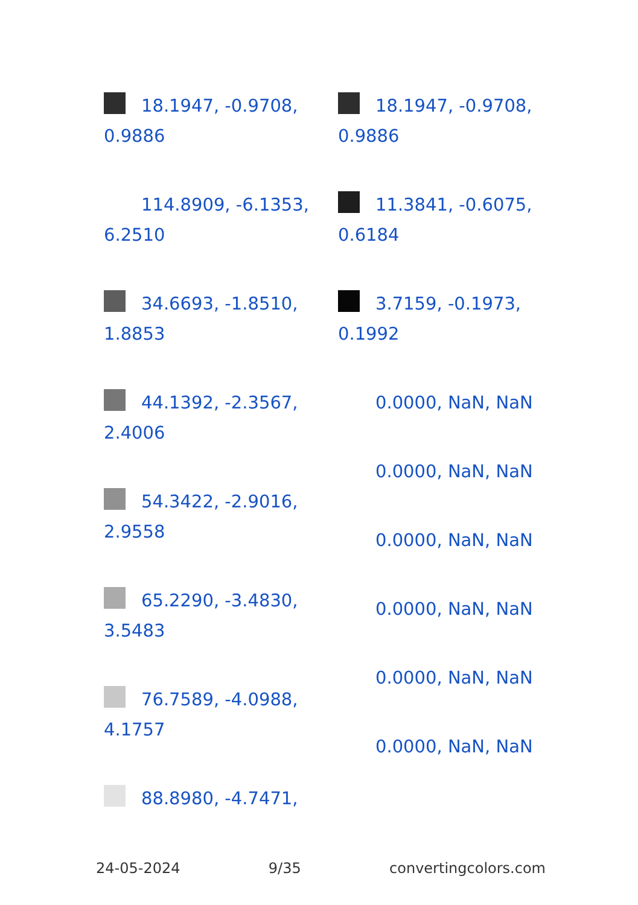18.1947, -0.9708, 0.9886
114.8909, -6.1353, 6.2510
34.6693, -1.8510, 1.8853
44.1392, -2.3567, 2.4006
54.3422, -2.9016, 2.9558
65.2290, -3.4830, 3.5483
76.7589, -4.0988, 4.1757
88.8980, -4.7471,
18.1947, -0.9708, 0.9886
11.3841, -0.6075, 0.6184
3.7159, -0.1973, 0.1992
0.0000, NaN, NaN
0.0000, NaN, NaN
0.0000, NaN, NaN
0.0000, NaN, NaN
0.0000, NaN, NaN
0.0000, NaN, NaN
24-05-2024 9/35 convertingcolors.com